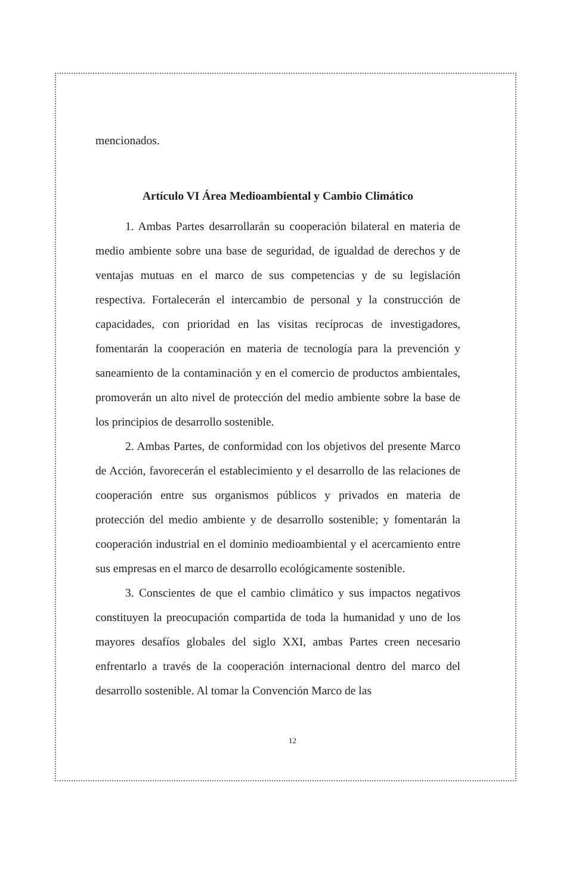mencionados.
Artículo VI Área Medioambiental y Cambio Climático
1. Ambas Partes desarrollarán su cooperación bilateral en materia de medio ambiente sobre una base de seguridad, de igualdad de derechos y de ventajas mutuas en el marco de sus competencias y de su legislación respectiva. Fortalecerán el intercambio de personal y la construcción de capacidades, con prioridad en las visitas recíprocas de investigadores, fomentarán la cooperación en materia de tecnología para la prevención y saneamiento de la contaminación y en el comercio de productos ambientales, promoverán un alto nivel de protección del medio ambiente sobre la base de los principios de desarrollo sostenible.
2. Ambas Partes, de conformidad con los objetivos del presente Marco de Acción, favorecerán el establecimiento y el desarrollo de las relaciones de cooperación entre sus organismos públicos y privados en materia de protección del medio ambiente y de desarrollo sostenible; y fomentarán la cooperación industrial en el dominio medioambiental y el acercamiento entre sus empresas en el marco de desarrollo ecológicamente sostenible.
3. Conscientes de que el cambio climático y sus impactos negativos constituyen la preocupación compartida de toda la humanidad y uno de los mayores desafíos globales del siglo XXI, ambas Partes creen necesario enfrentarlo a través de la cooperación internacional dentro del marco del desarrollo sostenible. Al tomar la Convención Marco de las
12